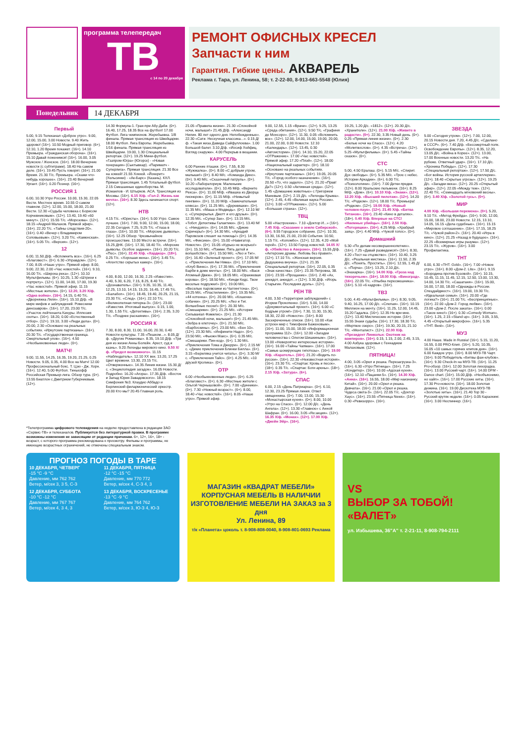программа телепередач
ТВ
с 14 по 20 декабря
РЕМОНТ ОФИСНЫХ КРЕСЕЛ
Запчасти к ним
Гарантия. Гибкие цены. АКВАРЕЛЬ
Реклама г. Тара, ул. Ленина, 58; т. 2-22-80, 8-913-663-5548 (Юлия)
Понедельник 14 ДЕКАБРЯ
Первый
5.00, 9.15 Телеканал «Доброе утро». 9.00, 12.00, 15.00, 3.00 Новости. 9.40 Жить здорово! (16+). 10.50 Модный приговор. (6+). 12.10, 1.20 Время покажет. (16+). 14.10 Премьера. «Гражданская оборона». (16+). 15.10 Давай поженимся! (16+). 16.00, 3.05 Мужское / Женское. (16+). 18.00 Вечерние новости (с субтитрами). 18.40 На самом деле. (16+). 19.45 Пусть говорят. (16+). 21.00 Время. 21.30 Т/с. Премьера. «Скажи что-нибудь хорошее». (16+). 23.40 Вечерний Ургант. (16+). 0.20 Познер. (16+).
РОССИЯ 1
6.00, 10.30 Утро России. 10.00, 15.30, 22.05 Вести. Местное время. 10.55 О самом главном. (12+). 12.00, 15.00, 18.00, 21.00 Вести. 12.30 «Судьба человека с Борисом Корчевниковым». (12+). 13.40, 19.40 «60 минут». (12+). 15.55 Т/с. «Морозова». (12+). 18.15 «Андрей Малахов. Прямой эфир». (16+). 22.20 Т/с. «Тайны следствия-20». (16+). 0.40 «Вечер с Владимиром Соловьевым». (12+). 3.20 Т/с. «Каменская». (16+). 5.05 Т/с. «Версия». (12+).
12
6.00, 11.50 Д/ф. «Вспомнить все». (16+). 6.25 «Благовест». (0+). 6.30 «Управдом». (12+). 7.00, 8.05 «Наше утро». Прямой эфир. 8.00, 9.00, 22.30, 2.00 «Час новостей». (16+). 9.10, 16.00 Т/с. «Широка река». (12+). 10.10 Мультфильмы. (6+). 10.25, 1.30 «Штрихи к портрету». (12+). 11.00, 14.00, 17.00, 19.30 «Час новостей». Прямой эфир. 11.15 «Местные жители». (0+). 12.20, 3.20 Х/ф. «Одна война». (16+). 14.15, 0.40 Т/с. «Дворняжка Ляля». (16+). 15.10 Д/ф. «В мире мифов и заблуждений. Ровесники динозавров». (16+). 17.20, 23.00 Т/с. «Участок лейтенанта Качуры. Иллюзия охоты». (16+). 18.20, 0.00 «Естественный отбор». (12+). 19.10, 3.00 «Люди дела». (0+). 20.00, 2.30 «Основано на реальных событиях. «Иркутские партизаны». (16+). 20.30 Т/с. «Государственная граница. Смертельный улов». (16+). 4.50 «Необыкновенные люди». (0+).
МАТЧ!
9.00, 11.55, 14.25, 16.35, 19.20, 21.25, 0.25 Новости. 9.05, 0.35, 4.00 Все на Матч! 12.00 Профессиональный бокс. Т. Цзю - Дж. Хорн. (16+). 12.40, 5.00 Футбол. Тинькофф Российская Премьер-лига. Обзор тура. (0+). 13.55 Биатлон с Дмитрием Губерниевым. (12+).
14.30 Формула-1. Гран-при Абу-Даби. (0+). 16.40, 17.25, 18.35 Все на футбол! 17.00 Футбол. Лига чемпионов. Жеребьевка. 1/8 финала. Прямая трансляция из Швейцарии. 18.00 Футбол. Лига Европы. Жеребьевка. 1/16 финала. Прямая трансляция из Швейцарии. 19.00, 1.30 Специальный репортаж. (12+). 19.25 Мини-футбол. «Газпром-Югра» (Югорск) - «Новая генерация» (Сыктывкар). «Париматч - Суперлига». Прямая трансляция. 21.30 Все на хоккей! 21.55 Хоккей. «Йокерит» (Хельсинки) - «Ак-Барс» (Казань). КХЛ. Прямая трансляция. 1.45 Тотальный футбол. 2.15 Смешанные единоборства. М. Исмаилов - И. Штырков. ACA. Трансляция из Москвы. (16+). 6.15 Х/ф. «Гол-2: Жизнь как мечта». (16+). 8.30 Здесь начинается спорт. (12+).
НТВ
4.15 Т/с. «Юристы». (16+). 5.00 Утро. Самое лучшее. (16+). 7.00, 9.00, 12.00, 15.00, 18.00, 22.35 Сегодня. 7.25, 9.25 Т/с. «Глаза в глаза». (16+). 10.00 Т/с. «Морские дьяволы». (16+). 12.25 Обзор. Чрезвычайное происшествие. 13.00 Место встречи. (16+). 15.25 ДНК. (16+). 17.30, 18.40 Т/с. «Морские дьяволы. Особое задание». (16+). 20.20 Т/с. «Пес». (16+). 22.45 Х/ф. «Хардкор». (18+). 0.25 Т/с. «Хорошая жена». (16+). 3.45 Т/с. «Агентство скрытых камер». (16+).
5
4.00, 8.00, 12.00, 16.30, 2.25 «Известия». 4.40, 5.30, 6.20, 7.15, 8.25, 8.40 Т/с. «Дознаватель». (16+). 9.35, 10.35, 11.40, 12.25, 13.10, 14.15, 15.20, 16.45, 17.45 Т/с. «Балабол». (16+). 18.45, 19.40, 20.25, 21.15, 23.30 Т/с. «След». (16+). 22.10 Т/с. «Великолепная пятерка-3». (16+). 23.00 «Известия. Итоговый выпуск». 0.15, 1.00, 1.30, 1.55 Т/с. «Детективы». (16+). 2.35, 3.20 Т/с. «Позднее раскаяние». (16+).
РОССИЯ К
7.30, 8.00, 8.30, 11.00, 16.00, 20.30, 0.40 Новости культуры. 7.35 «Пешком...». 8.05 Д/ф. «Другие Романовы». 8.35, 19.10 Д/ф. «Три дня из жизни Анны Болейн. Арест, суд и казнь». 9.20 Легенды мирового кино. 9.50 Х/ф. «Предел возможного». 11.15 «Наблюдатель». 12.10 ХХ век. 13.20, 17.25 Цвет времени. 13.30, 23.15 Т/с. «Отверженные». 14.35 Линия жизни. 15.30 Д/с. «Энциклопедия загадок». 16.05 Новости. Подробно. 16.20 «Агора». 17.35 Д/ф. «Восток и Запад Юрия Завадовского». 18.15 Симфония №3. Клаудио Аббадо и Берлинский филармонический оркестр. 20.00 Кто мы? 20.45 Главная роль.
21.05 «Правила жизни». 21.30 «Спокойной ночи, малыши!» 21.45 Д/ф. «Александр Нилин. 80 лет одного дня. Непобежденные». 22.30 «Сати. Нескучная классика...». 0.15 Д/ф. «Такая жиза Давида Сайфуллоева». 1.00 Большой балет. 3.10 Д/ф. «Иосиф Хейфиц. Взгляд снаружи». 4.00 Перерыв в вещании.
КАРУСЕЛЬ
6.00 Ранние пташки. (0+). 7.55, 8.30 «Жужжалка». (0+). 8.00 «С добрым утром, малыши!» (0+). 8.40 М/с. «Команда Дино». (0+). 9.40 М/с. «Сказочный патруль». (0+). 10.20 «Лабораториум. Маленькие исследователи». (0+). 10.45 М/ф. «Верните Рекса». (0+). 11.00 М/ф. «Ивашка из Дворца пионеров». (0+). 11.15 М/ф. «Немытый пингвин». (0+). 11.20 М/ф. «Замечательная клякса». (0+). 11.25 М/с. «Деревяшки». (0+). 11.35 М/с. «Маша и Медведь». (0+). 12.10 М/с. «Суперкрылья. Джетт и его друзья». (0+). 12.35 М/с. «Супер Зак». (0+). 13.15 М/с. «Тобот. Детективы Галактики». (6+). 13.40 М/с. «Ниндзяго». (6+). 14.05 М/с. «Дикие Скричеры!» (6+). 14.30 М/с. «Аркадий Паровозов спешит на помощь!» (0+). 14.35 М/с. «Фиксики». (0+). 15.00 «Навигатор. Новости». (0+). 15.05 «Курьез не всерьез!» (0+). 15.10 М/с. «Пэмми. Пять детей и волшебство». (6+). 15.50 М/с. «Лео и Тиг». (0+). 16.40 «Зеленый проект». (0+). 17.05 М/с. «Приключения Ам Няма». (0+). 17.10 М/с. «Клуб Винкс». (6+). 17.35 М/с. «Приключения Барби в доме мечты». (0+). 18.00 М/с. «Вася Атомный Движ». (6+). 18.05 М/с. «Оранжевая корова». (0+). 18.50 М/с. «Кинди Кидс. Твои веселые подружки!» (0+). 19.00 М/с. «Веселые паровозики из Чаггингтона». (0+). 19.25 М/с. «Пластилинки». (0+). 19.35 М/с. «44 котенка». (0+). 20.00 М/с. «Кошечки-собачки». (0+). 20.25 М/с. «Лео и Тиг. Волшебные песни!» (0+). 20.30 М/с. «Смешарики». (0+). 21.25 М/с. «Истории Сильванian Фэмилис». (0+). 21.30 «Спокойной ночи, малыши!» (0+). 21.45 М/с. «Зебра в клеточку». (0+). 21.50 М/с. «Барбоскины». (0+). 23.00 М/с. «Бен 10». (12+). 23.30 М/с. «Инфинити Надо». (6+). 23.50 М/с. «Фьюжн Макс». (6+). 0.35 М/с. «Смешарики. Пин-код». (6+). 1.30 М/с. «Приключения Тома и Джерри». (6+). 2.15 М/с. «Дикие приключения Блинки Билла». (6+). 3.15 «Бериляка учится читать». (0+). 3.30 М/с. «Приключения Тайо». (0+). 4.25 М/с. «10 друзей Кролика». (0+).
ОТР
6.00 «Необыкновенные люди». (0+). 6.25 «Благовест». (0+). 6.30 «Местные жители с Ольгой Чернышовой». (0+). 7.00 «Дачники». (0+). 7.30 «Нежный возраст». (6+). 8.00, 18.40 «Час новостей». (16+). 8.05 «Наше утро». Прямой эфир.
9.00, 12.55, 1.15 «Врачи». (12+). 9.25, 13.25 «Среда обитания». (12+). 9.50 Т/с. «Графиня де Монсоро». (12+). 11.30, 0.05 «Вспомнить все». (12+). 12.00, 14.00, 15.00, 19.00, 20.00, 21.00, 22.00, 0.00 Новости. 12.10 «Календарь». (12+). 13.45, 0.30 «Автоистории». (16+). 14.10, 15.20, 22.05 «ОТРажение». 17.00 «Час новостей». Прямой эфир. 17.20 «Плэй». (12+). 18.00 «Национальный характер». (0+). 18.10 «Основано на реальных событиях. «Иркутские партизаны». (16+). 19.05, 20.05 Т/с. «Город особого назначения». (16+). 20.50 «То, что задело». (12+). 21.20 «Прав!Да?» (12+). 0.50 «Активная среда». (12+). 1.45 «Домашние животные» с Григорием Маневым. (12+). 2.15 Д/с. «Легенды Крыма». (12+). 2.45, 4.45 «Великая наука России». (12+). 3.00 «ОТРажение». (12+). 5.00 «Большая страна». (12+).
ТВЦ
5.00 «Настроение». 7.10 «Доктор И...» (16+). 7.45 Х/ф. «Сказание о земле Сибирской». (6+). 9.55 Городское собрание. (12+). 10.30, 13.30, 16.50, 21.00, 23.00 События. 10.50, 1.15 Т/с. «Коломбо». (12+). 12.35, 4.20 «Мой герой». (12+). 13.50 Город новостей. 14.05 Х/ф. «Убийство в Авероне». (16+). 15.55 Д/ф. «Актерские драмы. Любовь без правил». (12+). 17.10 Т/с. «Женская версия. Дедушкина внучка». (12+). 21.35 Специальный репортаж. (16+). 22.05, 0.35 «Знак качества». (16+). 23.35 Петровка, 38. (16+). 23.55 «Прощание». (16+). 2.40 «Ах, анекдот, анекдот...» (12+). 3.30 Д/ф. «Игорь Старыгин. Последняя дуэль». (12+).
РЕН ТВ
4.00, 3.50 «Территория заблуждений» с Игорем Прокопенко. (16+). 5.00, 14.00 «Документальный проект». (16+). 6.00 «С бодрым утром!» (16+). 7.30, 11.30, 15.30, 18.30, 22.00 «Новости». (16+). 8.00 Засекреченные списки. (16+). 10.00 «Как устроен мир с Тимофеем Баженовым». (16+). 11.00, 15.00, 18.00 «Информационная программа 112». (16+). 12.00 «Загадки человечества с Олегом Шишкиным». (16+). 13.00 «Невероятно интересные истории». (16+). 16.00 «Тайны Чапман». (16+). 17.00 «Самые шокирующие гипотезы». (16+). 19.00 Х/ф. «Каратель». (16+). 21.20 «Водить по-русски». (16+). 22.30 «Неизвестная история». (16+). 23.30 Т/с. «Спартак: Кровь и песок». (18+). 0.35 Т/с. «Спартак: Боги арены». (18+). 2.15 Х/ф. «Затура». (6+).
СПАС
6.00, 2.15 «День Патриарха». (0+). 6.10, 12.30, 23.25 Прямая линия. Ответ священника. (0+). 7.00, 13.00, 15.30 «Монастырская кухня». (0+). 8.00, 10.00 «Утро на Спасе». (0+). 12.00 Д/с. «День Ангела». (12+). 13.30 «Главное» с Анной Шафран. (0+). 16.00, 3.05 «Re:акция». (12+). 16.35 Х/ф. «Монах». (12+). 17.00 Х/ф. «Джейн Эйр». (16+).
19.25, 1.20 Д/с. «1812». (12+). 20.30 Д/с. «Хранители». (12+). 21.00 Х/ф. «Живите в радости». (0+). 22.30, 3.35 Новый день. (0+). 0.25 «Прямая линия жизни». (0+). 2.30 «Белые ночи на Спасе». (12+). 4.20 «Молитвослов». (0+). 4.35 «Встреча». (12+). 5.25 «Мультфильмы». (0+). 5.45 «Тайны сказок». (0+).
СТС
5.00, 4.50 Ералаш. (0+). 5.15 М/с. «Спирит. Дух свободы». (6+). 5.35 М/с. «Трое с небес. Истории Аркадии». (6+). 6.00 Т/с. «Психологини». (16+). 7.00 Детки-предки. (12+). 8.00 Уральские пельмени. (16+). 8.25 М/ф. «Дом». (6+). 10.10 Х/ф. «Знаки». (12+). 12.20 Х/ф. «Высший пилотаж». (12+). 14.20 Т/с. «Родком». (12+). 18.00 Т/с. Премьера! «Родком». (12+). 19.00 Х/ф. «Новый человек-паук». (12+). 21.45 Х/ф. «Битва Титанов». (16+). 23.40 «Кино в деталях». (18+). 0.40 Х/ф. Впервые на СТС! «Наемные убийцы». (16+). 2.50 Х/ф. «Потеряшки». (16+). 4.25 М/ф. «Храбрый заяц». (0+). 4.40 М/ф. «Чужой голос». (0+).
Домашний
5.30 «По делам несовершеннолетних». (16+). 7.25 «Давай разведемся!» (16+). 8.30, 4.20 «Тест на отцовство». (16+). 10.40, 3.25 Д/с. «Реальная мистика». (16+). 11.50, 2.35 Д/с. «Понять. Простить». (16+). 12.55, 1.45 Д/с. «Порча». (16+). 13.25, 2.10 Д/с. «Знахарка». (16+). 14.00 Х/ф. «Гроза над тихоречьем». (16+). 18.00 Х/ф. «Виноград». (16+). 22.05 Т/с. «Улыбка пересмешника». (16+). 5.10 «6 кадров». (16+).
ТВ3
5.00, 4.45 «Мультфильмы». (0+). 8.30, 9.05, 9.40, 16.25, 17.00 Д/с. «Слепая». (16+). 10.15 Миллион на мечту. (16+). 11.25, 12.00, 14.45, 15.20 Гадалка. (16+). 12.35 Не ври мне. (12+). 13.40 Мистические истории. (16+). 15.55 Знаки судьбы. (16+). 17.30, 18.30 Т/с. «Мертвое озеро». (16+). 19.30, 20.15, 21.10 Т/с. «Менталист». (12+). 22.00 Х/ф. «Президент Линкольн: Охотник на вампиров». (16+). 0.15, 1.15, 2.00, 2.45, 3.15, 4.00 Азбука здоровья с Геннадием Малаховым. (12+).
ПЯТНИЦА!
4.00, 3.05 «Орел и решка. Перезагрузка-3». (16+). 6.30 «Утро Пятницы». (16+). 7.25 «Кондитер». (16+). 10.00 «Адская кухня». (16+). 12.10 «Пацанки-5». (16+). 14.30 Х/ф. «Анна». (16+). 16.55, 18.00 «Мир наизнанку. Китай». (16+). 20.00 «Орел и решка. Девчата». (16+). 21.00 «Орел и решка. Чудеса света-3». (16+). 22.05 Т/с. «Доктор Хаус». (16+). 23.55 «Пятница News». (16+). 0.30 «Ревизорро». (16+).
ЗВЕЗДА
5.00 «Сегодня утром». (12+). 7.00, 12.00, 20.15 Новости дня. 7.20, 4.45 Д/с. «Сделано в СССР». (6+). 7.40 Д/ф. «Бессмертный полк. Освобождение Европы». (12+). 8.35, 12.20, 13.05 Д/с. «Война в Корее». (12+). 13.00, 17.00 Военные новости. 13.20 Т/с. «На рубеже. Ответный удар». (16+). 17.10 Д/с. «Хроника Победы». (12+). 17.30 «Специальный репортаж». (12+). 17.50 Д/с. «Бог войны. История русской артиллерии». (12+). 18.40 «Скрытые угрозы». (12+). 19.25 Д/с. «Загадки века». (12+). 20.25 «Открытый эфир». (12+). 22.05 «Между тем». (12+). 22.40 Т/с. «Семнадцать мгновений весны». (6+). 3.40 Х/ф. «Золотой гусь». (0+).
МИР
4.00 Х/ф. «Большая перемена». (0+). 5.20, 9.10 Т/с. «Метод Фрейда». (16+). 9.00, 12.00, 15.00, 18.00, 23.00 Новости. 12.15, 13.10, 14.05, 16.15 «Дела судебные». (16+). 15.15 «Мировое соглашение». (16+). 17.15, 18.25 Т/с. «Чужой район-2». (16+). 20.40 «Игра в кино». (12+). 21.25 «Назад в будущее». (16+). 22.25 «Всемирные игры разума». (12+). 23.15 Т/с. «Журов». (16+). 3.00 Профилактика.
ТНТ
6.00, 6.30 «ТНТ. Gold». (16+). 7.00 «Новое утро». (16+). 8.00 «Дом-2. Lite». (16+). 9.15 «Бородина против Бузовой». (16+). 10.15, 10.45, 11.15, 11.45, 12.15, 12.50, 13.00, 13.30, 14.00, 14.30 Т/с. «Сашатаня». (16+). 15.00, 16.00, 17.00, 18.00 «Однажды в России. Спецдайджест». (16+). 19.00, 19.30 Т/с. «Идеальная семья». (16+). 20.00 «Где логика?» (16+). 21.00 Т/с. «Беспринципные». (16+). 22.00 «Дом-2. Город любви». (16+). 23.00 «Дом-2. После заката». (16+). 0.00 «Такое кино!» (16+). 0.30 «Comedy Woman». (16+). 1.25, 2.15 «Stand up». (16+). 3.05, 3.55, 4.45 «Открытый микрофон». (16+). 5.35 «ТНТ. Best». (16+).
МУЗ
4.00 Наше. Made in Russia! (16+). 5.15, 11.20, 16.55, 0.00 PRO-Клип. (16+). 5.20, 10.35, 16.05 «10 самых горячих клипов дня». (16+). 6.00 Каждое утро. (16+). 8.00 МУЗ-ТВ Чарт. (16+). 9.00 Победитель «Битвы фан-клубов». (16+). 9.30 Check-In на МУЗ-ТВ. (16+). 11.25 Pro-обзор. (16+). 12.00 Золотая лихорадка. (16+). 13.00 Русский чарт. (16+). 14.00 DFM - Dance chart. (16+). 15.00 Д/ф. «Необъяснимо, но хайп». (16+). 17.00 Русские хиты. (16+). 17.30 Pro-новости. (16+). 18.00 Золотая дюжина. (16+). 19.00 Дискотека МУЗ-ТВ «Золотые хиты». (16+). 21.40 Top 30 - Русский крутяк недели. (16+). 0.05 Караокинг. (16+). 3.00 Неспиннер. (16+).
*Телепрограмма цифрового телевидения на неделю предоставлена в редакции ЗАО «Сервис-ТВ» и телеканалов. Публикуется без литературной правки. В программе возможны изменения не зависящим от редакции причинам. 6+, 12+, 16+, 18+ - возраст, с которого программа рекомендована к просмотру. Фильмы и программы, не имеющие возрастных ограничений, не отмечены специальным знаком.
ПРОГНОЗ ПОГОДЫ В ТАРЕ
10 ДЕКАБРЯ, ЧЕТВЕРГ
-15 °С -9 °С
Давление, мм 762 762
Ветер, м/сек 3, 3 5, С-З
11 ДЕКАБРЯ, ПЯТНИЦА
-12 °С -15 °С
Давление, мм 770 772
Ветер, м/сек 4, С-З 4, 3
12 ДЕКАБРЯ, СУББОТА
-10 °С -12 °С
Давление, мм 767 767
Ветер, м/сек 4, 3 4, 3
13 ДЕКАБРЯ, ВОСКРЕСЕНЬЕ
-13 °С -9 °С
Давление, мм 764 762
Ветер, м/сек 3, Ю-З 4, Ю-З
МАГАЗИН «КВАДРАТ МЕБЕЛИ»
КОРПУСНАЯ МЕБЕЛЬ В НАЛИЧИИ
ИЗГОТОВЛЕНИЕ МЕБЕЛИ НА ЗАКАЗ за 3 дня
Ул. Ленина, 89
т/к «Планета» цоколь т. 8-908-808-0040, 8-908-801-0693 Реклама
VS
ВЫБОР ЗА ТОБОЙ!
«ВАЛЕТ»
ул. Избышева, 36"А" т. 2-21-11, 8-908-794-2111